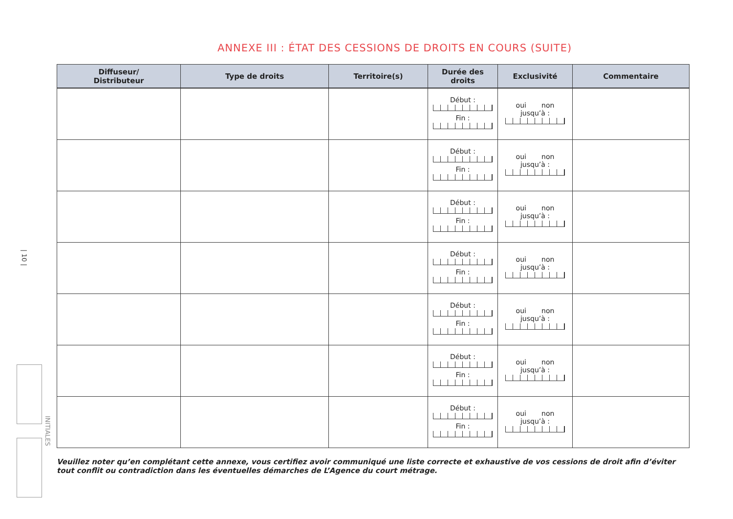ANNEXE III : ÉTAT DES CESSIONS DE DROITS EN COURS (SUITE)
| Diffuseur/ Distributeur | Type de droits | Territoire(s) | Durée des droits | Exclusivité | Commentaire |
| --- | --- | --- | --- | --- | --- |
| | | | Début : Fin : | oui non jusqu’à : | |
| | | | Début : Fin : | oui non jusqu’à : | |
| | | | Début : Fin : | oui non jusqu’à : | |
| | | | Début : Fin : | oui non jusqu’à : | |
| | | | Début : Fin : | oui non jusqu’à : | |
| | | | Début : Fin : | oui non jusqu’à : | |
| | | | Début : Fin : | oui non jusqu’à : | |
Veuillez noter qu’en complétant cette annexe, vous certifiez avoir communiqué une liste correcte et exhaustive de vos cessions de droit afin d’éviter tout conflit ou contradiction dans les éventuelles démarches de L’Agence du court métrage.
| 10 |
INITIALES